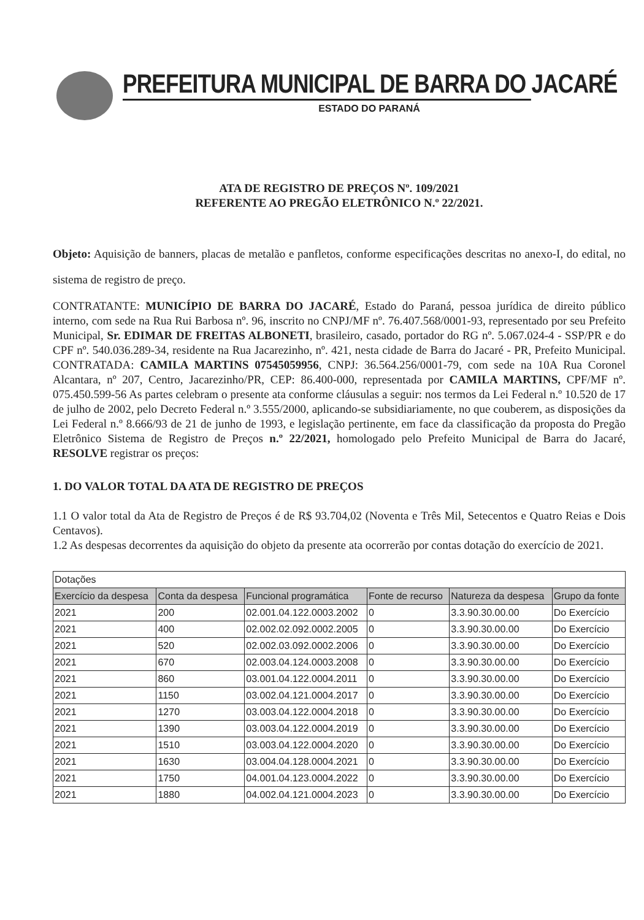PREFEITURA MUNICIPAL DE BARRA DO JACARÉ
ESTADO DO PARANÁ
ATA DE REGISTRO DE PREÇOS Nº. 109/2021
REFERENTE AO PREGÃO ELETRÔNICO N.º 22/2021.
Objeto: Aquisição de banners, placas de metalão e panfletos, conforme especificações descritas no anexo-I, do edital, no sistema de registro de preço.
CONTRATANTE: MUNICÍPIO DE BARRA DO JACARÉ, Estado do Paraná, pessoa jurídica de direito público interno, com sede na Rua Rui Barbosa nº. 96, inscrito no CNPJ/MF nº. 76.407.568/0001-93, representado por seu Prefeito Municipal, Sr. EDIMAR DE FREITAS ALBONETI, brasileiro, casado, portador do RG nº. 5.067.024-4 - SSP/PR e do CPF nº. 540.036.289-34, residente na Rua Jacarezinho, nº. 421, nesta cidade de Barra do Jacaré - PR, Prefeito Municipal. CONTRATADA: CAMILA MARTINS 07545059956, CNPJ: 36.564.256/0001-79, com sede na 10A Rua Coronel Alcantara, nº 207, Centro, Jacarezinho/PR, CEP: 86.400-000, representada por CAMILA MARTINS, CPF/MF nº. 075.450.599-56 As partes celebram o presente ata conforme cláusulas a seguir: nos termos da Lei Federal n.º 10.520 de 17 de julho de 2002, pelo Decreto Federal n.º 3.555/2000, aplicando-se subsidiariamente, no que couberem, as disposições da Lei Federal n.º 8.666/93 de 21 de junho de 1993, e legislação pertinente, em face da classificação da proposta do Pregão Eletrônico Sistema de Registro de Preços n.º 22/2021, homologado pelo Prefeito Municipal de Barra do Jacaré, RESOLVE registrar os preços:
1. DO VALOR TOTAL DA ATA DE REGISTRO DE PREÇOS
1.1 O valor total da Ata de Registro de Preços é de R$ 93.704,02 (Noventa e Três Mil, Setecentos e Quatro Reias e Dois Centavos).
1.2 As despesas decorrentes da aquisição do objeto da presente ata ocorrerão por contas dotação do exercício de 2021.
| Dotações | | | | | |
| Exercício da despesa | Conta da despesa | Funcional programática | Fonte de recurso | Natureza da despesa | Grupo da fonte |
| 2021 | 200 | 02.001.04.122.0003.2002 | 0 | 3.3.90.30.00.00 | Do Exercício |
| 2021 | 400 | 02.002.02.092.0002.2005 | 0 | 3.3.90.30.00.00 | Do Exercício |
| 2021 | 520 | 02.002.03.092.0002.2006 | 0 | 3.3.90.30.00.00 | Do Exercício |
| 2021 | 670 | 02.003.04.124.0003.2008 | 0 | 3.3.90.30.00.00 | Do Exercício |
| 2021 | 860 | 03.001.04.122.0004.2011 | 0 | 3.3.90.30.00.00 | Do Exercício |
| 2021 | 1150 | 03.002.04.121.0004.2017 | 0 | 3.3.90.30.00.00 | Do Exercício |
| 2021 | 1270 | 03.003.04.122.0004.2018 | 0 | 3.3.90.30.00.00 | Do Exercício |
| 2021 | 1390 | 03.003.04.122.0004.2019 | 0 | 3.3.90.30.00.00 | Do Exercício |
| 2021 | 1510 | 03.003.04.122.0004.2020 | 0 | 3.3.90.30.00.00 | Do Exercício |
| 2021 | 1630 | 03.004.04.128.0004.2021 | 0 | 3.3.90.30.00.00 | Do Exercício |
| 2021 | 1750 | 04.001.04.123.0004.2022 | 0 | 3.3.90.30.00.00 | Do Exercício |
| 2021 | 1880 | 04.002.04.121.0004.2023 | 0 | 3.3.90.30.00.00 | Do Exercício |